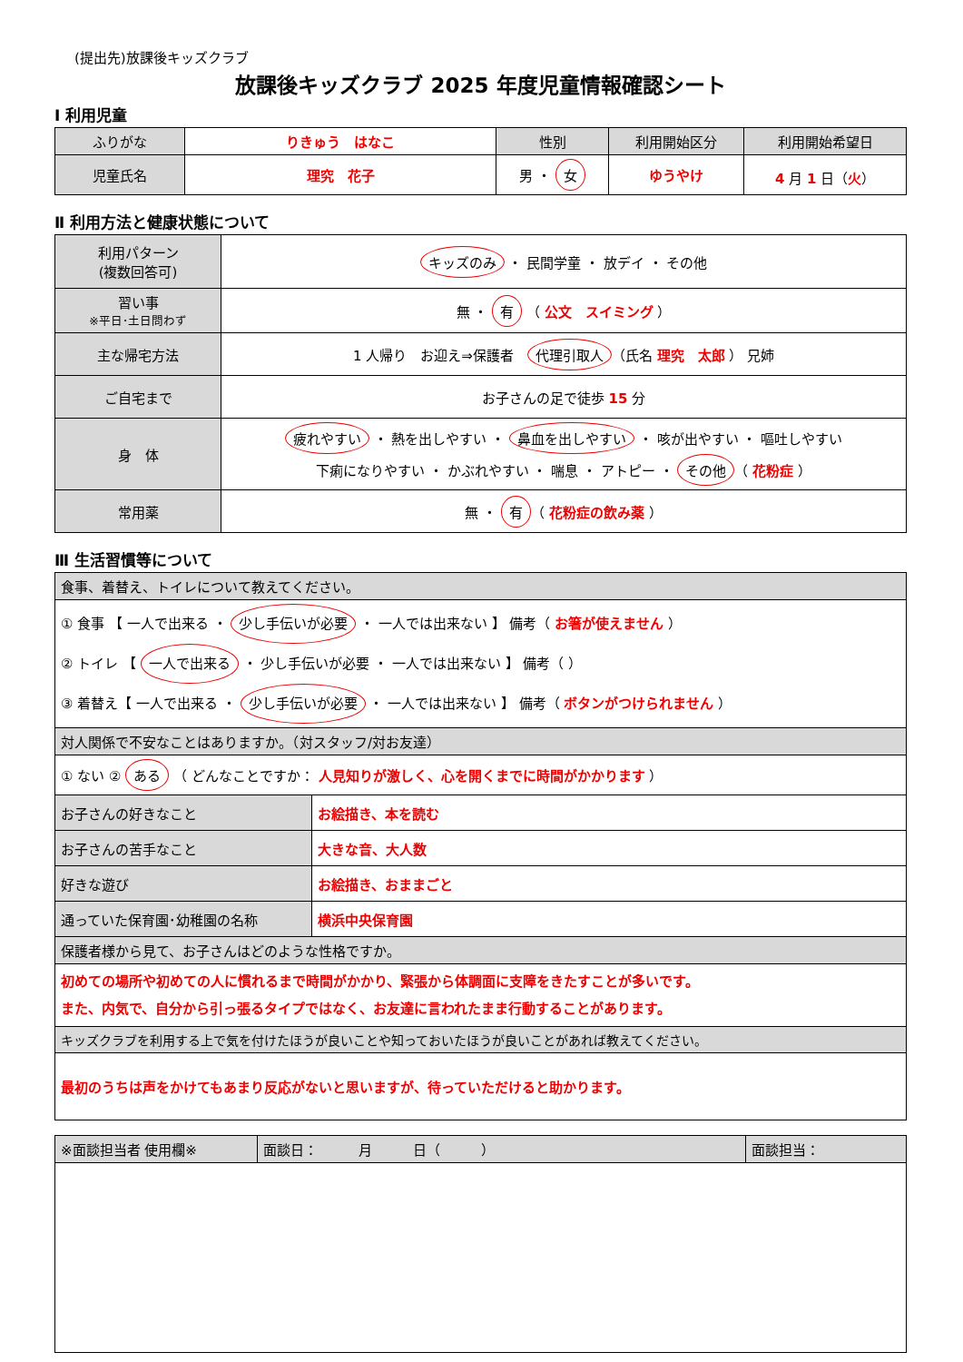(提出先)放課後キッズクラブ
放課後キッズクラブ 2025 年度児童情報確認シート
Ⅰ 利用児童
| ふりがな | りきゅう はなこ | 性別 | 利用開始区分 | 利用開始希望日 |
| 児童氏名 | 理究 花子 | 男 ・ 女 | ゆうやけ | 4 月 1 日（ 火 ） |
Ⅱ 利用方法と健康状態について
| 利用パターン (複数回答可) | キッズのみ ・ 民間学童 ・ 放デイ ・ その他 |
| 習い事 ※平日･土日問わず | 無 ・ 有 （ 公文 スイミング ） |
| 主な帰宅方法 | 1 人帰り お迎え⇒保護者 代理引取人 （氏名 理究 太郎 ） 兄姉 |
| ご自宅まで | お子さんの足で徒歩 15 分 |
| 身 体 | 疲れやすい ・ 熱を出しやすい ・ 鼻血を出しやすい ・ 咳が出やすい ・ 嘔吐しやすい 下痢になりやすい ・ かぶれやすい ・ 喘息 ・ アトピー ・ その他 （ 花粉症 ） |
| 常用薬 | 無 ・ 有 （ 花粉症の飲み薬 ） |
Ⅲ 生活習慣等について
| 食事、着替え、トイレについて教えてください。 | |
| ① 食事 【 一人で出来る ・ 少し手伝いが必要 ・ 一人では出来ない 】 備考（ お箸が使えません ） ② トイレ 【 一人で出来る ・ 少し手伝いが必要 ・ 一人では出来ない 】 備考（ ） ③ 着替え【 一人で出来る ・ 少し手伝いが必要 ・ 一人では出来ない 】 備考（ ボタンがつけられません ） | |
| 対人関係で不安なことはありますか。（対スタッフ/対お友達） | |
| ① ない ② ある （ どんなことですか： 人見知りが激しく、心を開くまでに時間がかかります ） | |
| お子さんの好きなこと | お絵描き、本を読む |
| お子さんの苦手なこと | 大きな音、大人数 |
| 好きな遊び | お絵描き、おままごと |
| 通っていた保育園･幼稚園の名称 | 横浜中央保育園 |
| 保護者様から見て、お子さんはどのような性格ですか。 | |
| 初めての場所や初めての人に慣れるまで時間がかかり、緊張から体調面に支障をきたすことが多いです。 また、内気で、自分から引っ張るタイプではなく、お友達に言われたまま行動することがあります。 | |
| キッズクラブを利用する上で気を付けたほうが良いことや知っておいたほうが良いことがあれば教えてください。 | |
| 最初のうちは声をかけてもあまり反応がないと思いますが、待っていただけると助かります。 | |
| ※面談担当者 使用欄※ | 面談日： 月 日（ ） | 面談担当： |